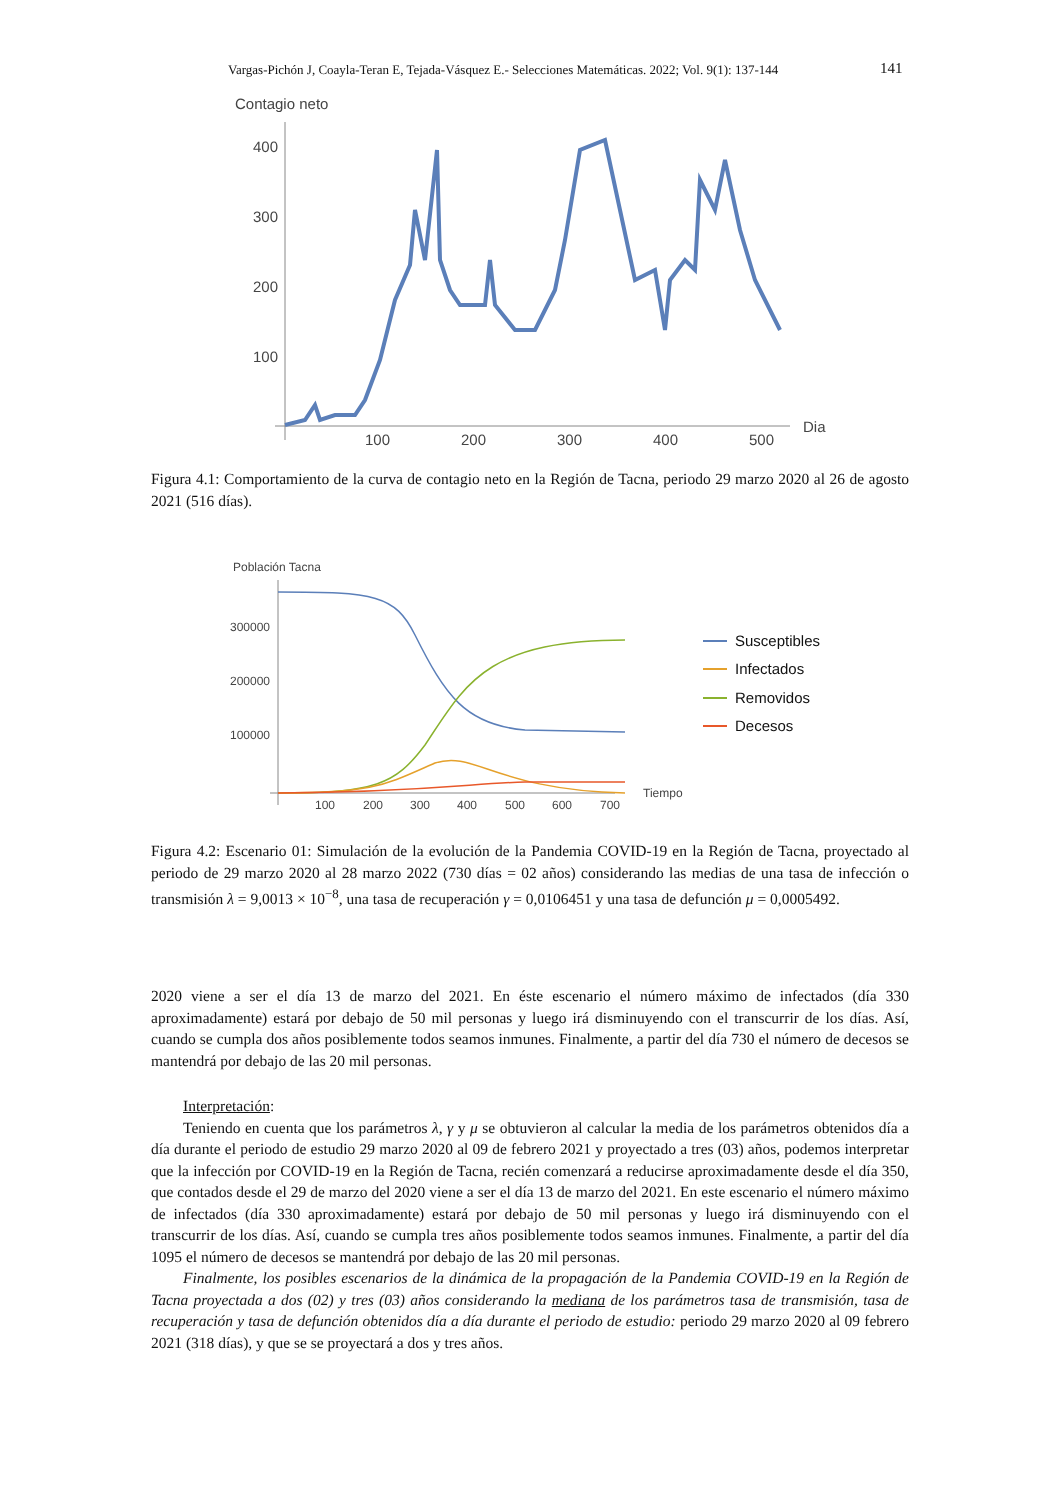Vargas-Pichón J, Coayla-Teran E, Tejada-Vásquez E.- Selecciones Matemáticas. 2022; Vol. 9(1): 137-144
141
Contagio neto
400
300
200
100
100
200
300
400
500
Dia
Figura 4.1: Comportamiento de la curva de contagio neto en la Región de Tacna, periodo 29 marzo 2020 al 26 de agosto 2021 (516 días).
Población Tacna
300000
200000
100000
100
200
300
400
500
600
700
Tiempo
Susceptibles
Infectados
Removidos
Decesos
Figura 4.2: Escenario 01: Simulación de la evolución de la Pandemia COVID-19 en la Región de Tacna, proyectado al periodo de 29 marzo 2020 al 28 marzo 2022 (730 días = 02 años) considerando las medias de una tasa de infección o transmisión λ = 9,0013 × 10<sup>−8</sup>, una tasa de recuperación γ = 0,0106451 y una tasa de defunción μ = 0,0005492.
2020 viene a ser el día 13 de marzo del 2021. En éste escenario el número máximo de infectados (día 330 aproximadamente) estará por debajo de 50 mil personas y luego irá disminuyendo con el transcurrir de los días. Así, cuando se cumpla dos años posiblemente todos seamos inmunes. Finalmente, a partir del día 730 el número de decesos se mantendrá por debajo de las 20 mil personas.
Interpretación:
Teniendo en cuenta que los parámetros λ, γ y μ se obtuvieron al calcular la media de los parámetros obtenidos día a día durante el periodo de estudio 29 marzo 2020 al 09 de febrero 2021 y proyectado a tres (03) años, podemos interpretar que la infección por COVID-19 en la Región de Tacna, recién comenzará a reducirse aproximadamente desde el día 350, que contados desde el 29 de marzo del 2020 viene a ser el día 13 de marzo del 2021. En este escenario el número máximo de infectados (día 330 aproximadamente) estará por debajo de 50 mil personas y luego irá disminuyendo con el transcurrir de los días. Así, cuando se cumpla tres años posiblemente todos seamos inmunes. Finalmente, a partir del día 1095 el número de decesos se mantendrá por debajo de las 20 mil personas.
Finalmente, los posibles escenarios de la dinámica de la propagación de la Pandemia COVID-19 en la Región de Tacna proyectada a dos (02) y tres (03) años considerando la mediana de los parámetros tasa de transmisión, tasa de recuperación y tasa de defunción obtenidos día a día durante el periodo de estudio: periodo 29 marzo 2020 al 09 febrero 2021 (318 días), y que se se proyectará a dos y tres años.